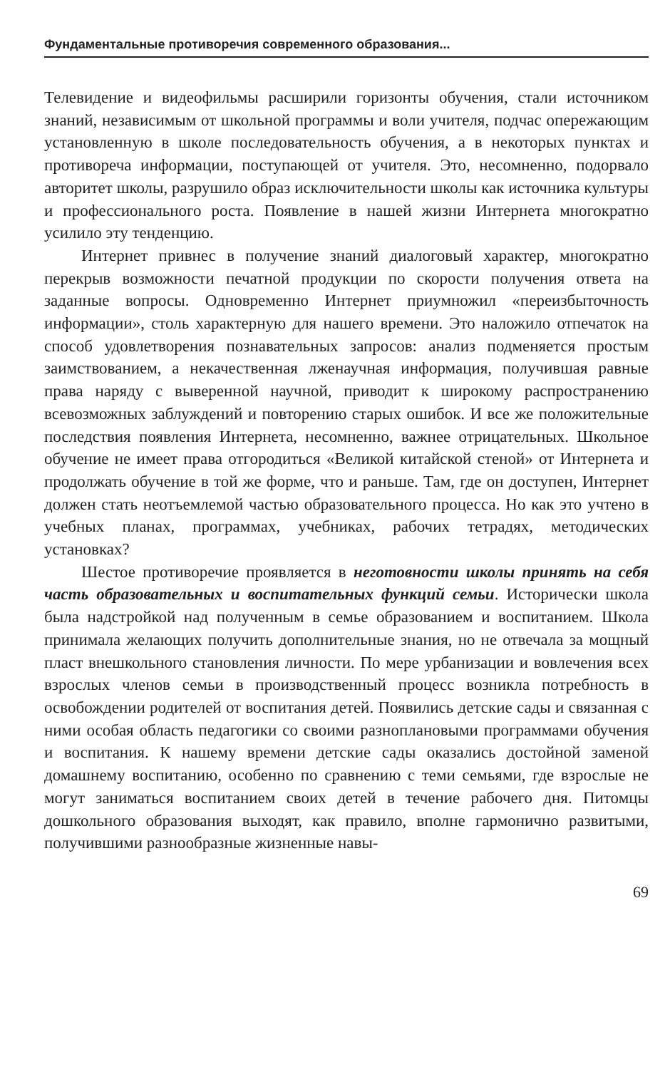Фундаментальные противоречия современного образования...
Телевидение и видеофильмы расширили горизонты обучения, стали источником знаний, независимым от школьной программы и воли учителя, подчас опережающим установленную в школе последовательность обучения, а в некоторых пунктах и противореча информации, поступающей от учителя. Это, несомненно, подорвало авторитет школы, разрушило образ исключительности школы как источника культуры и профессионального роста. Появление в нашей жизни Интернета многократно усилило эту тенденцию.
Интернет привнес в получение знаний диалоговый характер, многократно перекрыв возможности печатной продукции по скорости получения ответа на заданные вопросы. Одновременно Интернет приумножил «переизбыточность информации», столь характерную для нашего времени. Это наложило отпечаток на способ удовлетворения познавательных запросов: анализ подменяется простым заимствованием, а некачественная лженаучная информация, получившая равные права наряду с выверенной научной, приводит к широкому распространению всевозможных заблуждений и повторению старых ошибок. И все же положительные последствия появления Интернета, несомненно, важнее отрицательных. Школьное обучение не имеет права отгородиться «Великой китайской стеной» от Интернета и продолжать обучение в той же форме, что и раньше. Там, где он доступен, Интернет должен стать неотъемлемой частью образовательного процесса. Но как это учтено в учебных планах, программах, учебниках, рабочих тетрадях, методических установках?
Шестое противоречие проявляется в неготовности школы принять на себя часть образовательных и воспитательных функций семьи. Исторически школа была надстройкой над полученным в семье образованием и воспитанием. Школа принимала желающих получить дополнительные знания, но не отвечала за мощный пласт внешкольного становления личности. По мере урбанизации и вовлечения всех взрослых членов семьи в производственный процесс возникла потребность в освобождении родителей от воспитания детей. Появились детские сады и связанная с ними особая область педагогики со своими разноплановыми программами обучения и воспитания. К нашему времени детские сады оказались достойной заменой домашнему воспитанию, особенно по сравнению с теми семьями, где взрослые не могут заниматься воспитанием своих детей в течение рабочего дня. Питомцы дошкольного образования выходят, как правило, вполне гармонично развитыми, получившими разнообразные жизненные навы-
69